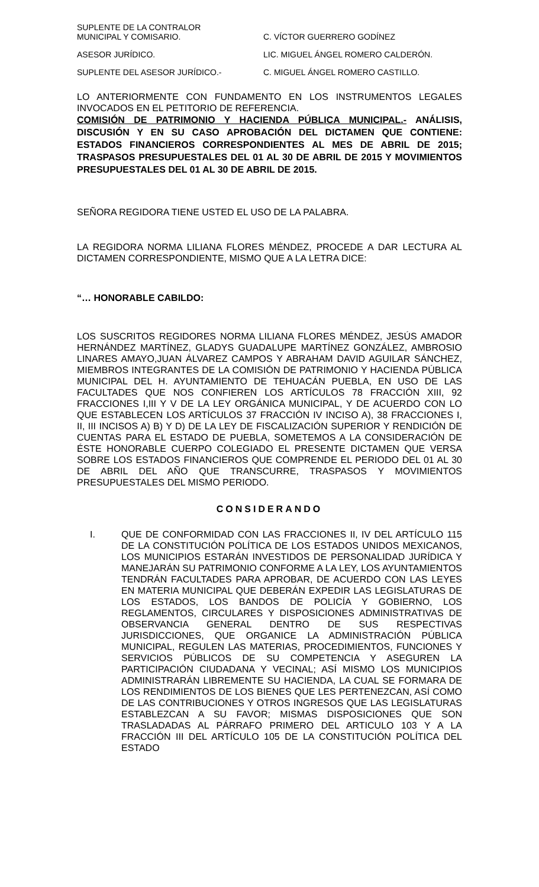| SUPLENTE DE LA CONTRALOR MUNICIPAL Y COMISARIO. | C. VÍCTOR GUERRERO GODÍNEZ |
| ASESOR JURÍDICO. | LIC. MIGUEL ÁNGEL ROMERO CALDERÓN. |
| SUPLENTE DEL ASESOR JURÍDICO.- | C. MIGUEL ÁNGEL ROMERO CASTILLO. |
LO ANTERIORMENTE CON FUNDAMENTO EN LOS INSTRUMENTOS LEGALES INVOCADOS EN EL PETITORIO DE REFERENCIA.
COMISIÓN DE PATRIMONIO Y HACIENDA PÚBLICA MUNICIPAL.- ANÁLISIS, DISCUSIÓN Y EN SU CASO APROBACIÓN DEL DICTAMEN QUE CONTIENE: ESTADOS FINANCIEROS CORRESPONDIENTES AL MES DE ABRIL DE 2015; TRASPASOS PRESUPUESTALES DEL 01 AL 30 DE ABRIL DE 2015 Y MOVIMIENTOS PRESUPUESTALES DEL 01 AL 30 DE ABRIL DE 2015.
SEÑORA REGIDORA TIENE USTED EL USO DE LA PALABRA.
LA REGIDORA NORMA LILIANA FLORES MÉNDEZ, PROCEDE A DAR LECTURA AL DICTAMEN CORRESPONDIENTE, MISMO QUE A LA LETRA DICE:
“… HONORABLE CABILDO:
LOS SUSCRITOS REGIDORES NORMA LILIANA FLORES MÉNDEZ, JESÚS AMADOR HERNÁNDEZ MARTÍNEZ, GLADYS GUADALUPE MARTÍNEZ GONZÁLEZ, AMBROSIO LINARES AMAYO,JUAN ÁLVAREZ CAMPOS Y ABRAHAM DAVID AGUILAR SÁNCHEZ, MIEMBROS INTEGRANTES DE LA COMISIÓN DE PATRIMONIO Y HACIENDA PÚBLICA MUNICIPAL DEL H. AYUNTAMIENTO DE TEHUACÁN PUEBLA, EN USO DE LAS FACULTADES QUE NOS CONFIEREN LOS ARTÍCULOS 78 FRACCIÓN XIII, 92 FRACCIONES I,III Y V DE LA LEY ORGÁNICA MUNICIPAL, Y DE ACUERDO CON LO QUE ESTABLECEN LOS ARTÍCULOS 37 FRACCIÓN IV INCISO A), 38 FRACCIONES I, II, III INCISOS A) B) Y D) DE LA LEY DE FISCALIZACIÓN SUPERIOR Y RENDICIÓN DE CUENTAS PARA EL ESTADO DE PUEBLA, SOMETEMOS A LA CONSIDERACIÓN DE ÉSTE HONORABLE CUERPO COLEGIADO EL PRESENTE DICTAMEN QUE VERSA SOBRE LOS ESTADOS FINANCIEROS QUE COMPRENDE EL PERIODO DEL 01 AL 30 DE ABRIL DEL AÑO QUE TRANSCURRE, TRASPASOS Y MOVIMIENTOS PRESUPUESTALES DEL MISMO PERIODO.
CONSIDERANDO
I. QUE DE CONFORMIDAD CON LAS FRACCIONES II, IV DEL ARTÍCULO 115 DE LA CONSTITUCIÓN POLÍTICA DE LOS ESTADOS UNIDOS MEXICANOS, LOS MUNICIPIOS ESTARÁN INVESTIDOS DE PERSONALIDAD JURÍDICA Y MANEJARÁN SU PATRIMONIO CONFORME A LA LEY, LOS AYUNTAMIENTOS TENDRÁN FACULTADES PARA APROBAR, DE ACUERDO CON LAS LEYES EN MATERIA MUNICIPAL QUE DEBERÁN EXPEDIR LAS LEGISLATURAS DE LOS ESTADOS, LOS BANDOS DE POLICÍA Y GOBIERNO, LOS REGLAMENTOS, CIRCULARES Y DISPOSICIONES ADMINISTRATIVAS DE OBSERVANCIA GENERAL DENTRO DE SUS RESPECTIVAS JURISDICCIONES, QUE ORGANICE LA ADMINISTRACIÓN PÚBLICA MUNICIPAL, REGULEN LAS MATERIAS, PROCEDIMIENTOS, FUNCIONES Y SERVICIOS PÚBLICOS DE SU COMPETENCIA Y ASEGUREN LA PARTICIPACIÓN CIUDADANA Y VECINAL; ASÍ MISMO LOS MUNICIPIOS ADMINISTRARÁN LIBREMENTE SU HACIENDA, LA CUAL SE FORMARA DE LOS RENDIMIENTOS DE LOS BIENES QUE LES PERTENEZCAN, ASÍ COMO DE LAS CONTRIBUCIONES Y OTROS INGRESOS QUE LAS LEGISLATURAS ESTABLEZCAN A SU FAVOR; MISMAS DISPOSICIONES QUE SON TRASLADADAS AL PÁRRAFO PRIMERO DEL ARTICULO 103 Y A LA FRACCIÓN III DEL ARTÍCULO 105 DE LA CONSTITUCIÓN POLÍTICA DEL ESTADO